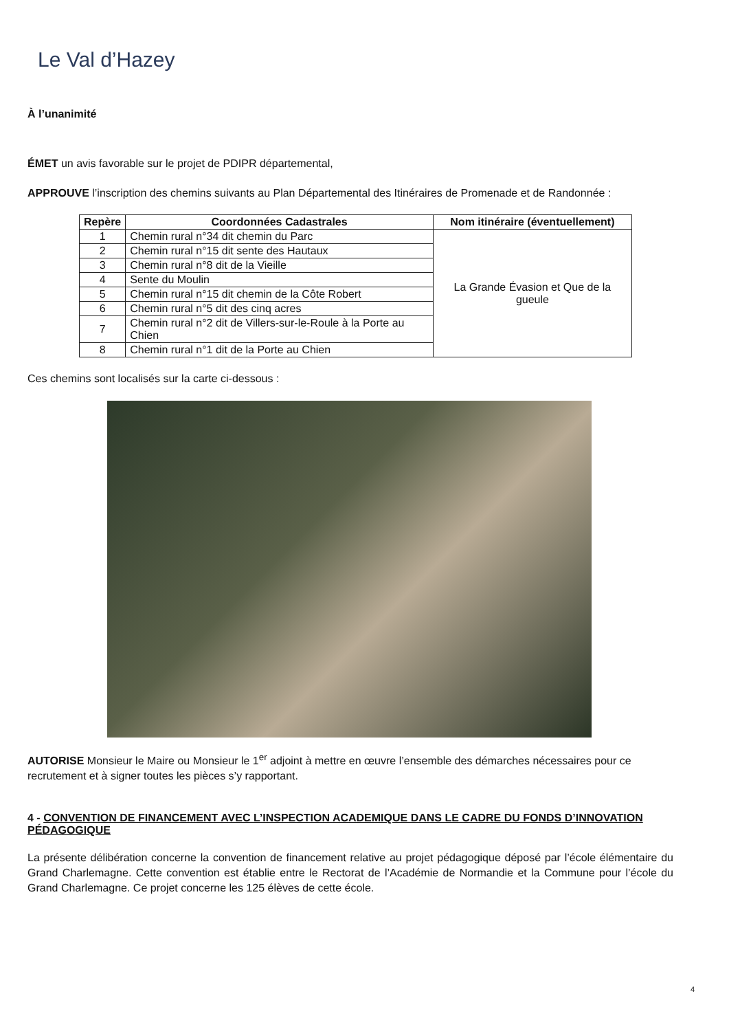Le Val d’Hazey
À l’unanimité
ÉMET un avis favorable sur le projet de PDIPR départemental,
APPROUVE l’inscription des chemins suivants au Plan Départemental des Itinéraires de Promenade et de Randonnée :
| Repère | Coordonnées Cadastrales | Nom itinéraire (éventuellement) |
| --- | --- | --- |
| 1 | Chemin rural n°34 dit chemin du Parc | La Grande Évasion et Que de la gueule |
| 2 | Chemin rural n°15 dit sente des Hautaux | |
| 3 | Chemin rural n°8 dit de la Vieille | |
| 4 | Sente du Moulin | |
| 5 | Chemin rural n°15 dit chemin de la Côte Robert | |
| 6 | Chemin rural n°5 dit des cinq acres | |
| 7 | Chemin rural n°2 dit de Villers-sur-le-Roule à la Porte au Chien | |
| 8 | Chemin rural n°1 dit de la Porte au Chien | |
Ces chemins sont localisés sur la carte ci-dessous :
AUTORISE Monsieur le Maire ou Monsieur le 1<sup>er</sup> adjoint à mettre en œuvre l’ensemble des démarches nécessaires pour ce recrutement et à signer toutes les pièces s’y rapportant.
4 - CONVENTION DE FINANCEMENT AVEC L’INSPECTION ACADEMIQUE DANS LE CADRE DU FONDS D’INNOVATION PÉDAGOGIQUE
La présente délibération concerne la convention de financement relative au projet pédagogique déposé par l’école élémentaire du Grand Charlemagne. Cette convention est établie entre le Rectorat de l’Académie de Normandie et la Commune pour l’école du Grand Charlemagne. Ce projet concerne les 125 élèves de cette école.
4